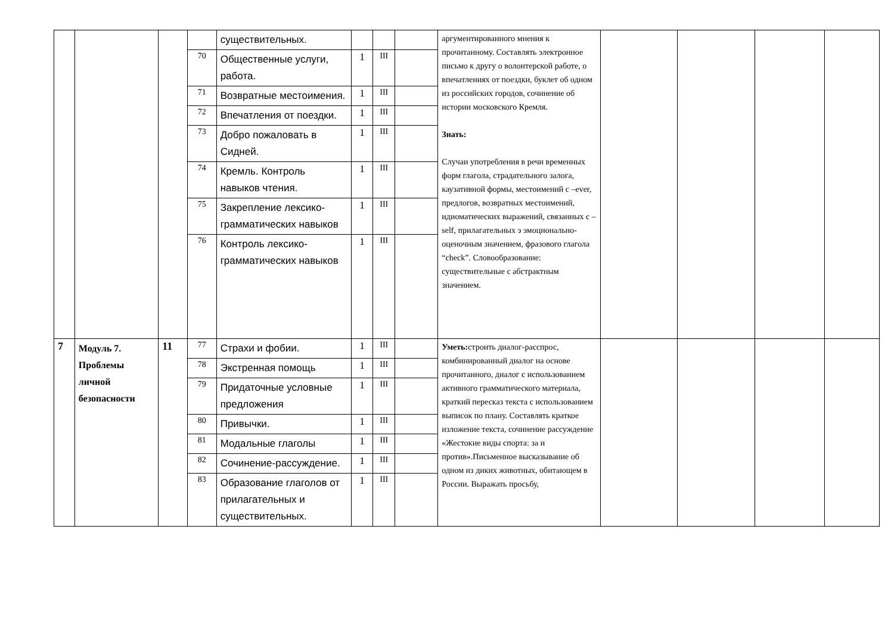| | | | | существительных. | | | | аргументированного мнения к прочитанному. Составлять электронное письмо к другу о волонтерской работе, о впечатлениях от поездки, буклет об одном из российских городов, сочинение об истории московского Кремля. Знать: Случаи употребления в речи временных форм глагола, страдательного залога, каузативной формы, местоимений с –ever, предлогов, возвратных местоимений, идиоматических выражений, связанных с –self, прилагательных э эмоционально-оценочным значением, фразового глагола “check”. Словообразование: существительные с абстрактным значением. | | | | |
| | | | 70 | Общественные услуги, работа. | 1 | III | | | | | | |
| | | | 71 | Возвратные местоимения. | 1 | III | | | | | | |
| | | | 72 | Впечатления от поездки. | 1 | III | | | | | | |
| | | | 73 | Добро пожаловать в Сидней. | 1 | III | | | | | | |
| | | | 74 | Кремль. Контроль навыков чтения. | 1 | III | | | | | | |
| | | | 75 | Закрепление лексико-грамматических навыков | 1 | III | | | | | | |
| | | | 76 | Контроль лексико-грамматических навыков | 1 | III | | | | | | |
| 7 | Модуль 7. Проблемы личной безопасности | 11 | 77 | Страхи и фобии. | 1 | III | | Уметь: строить диалог-расспрос, комбинированный диалог на основе прочитанного, диалог с использованием активного грамматического материала, краткий пересказ текста с использованием выписок по плану. Составлять краткое изложение текста, сочинение рассуждение «Жестокие виды спорта: за и против».Письменное высказывание об одном из диких животных, обитающем в России. Выражать просьбу, | | | | |
| | | | 78 | Экстренная помощь | 1 | III | | | | | | |
| | | | 79 | Придаточные условные предложения | 1 | III | | | | | | |
| | | | 80 | Привычки. | 1 | III | | | | | | |
| | | | 81 | Модальные глаголы | 1 | III | | | | | | |
| | | | 82 | Сочинение-рассуждение. | 1 | III | | | | | | |
| | | | 83 | Образование глаголов от прилагательных и существительных. | 1 | III | | | | | | |